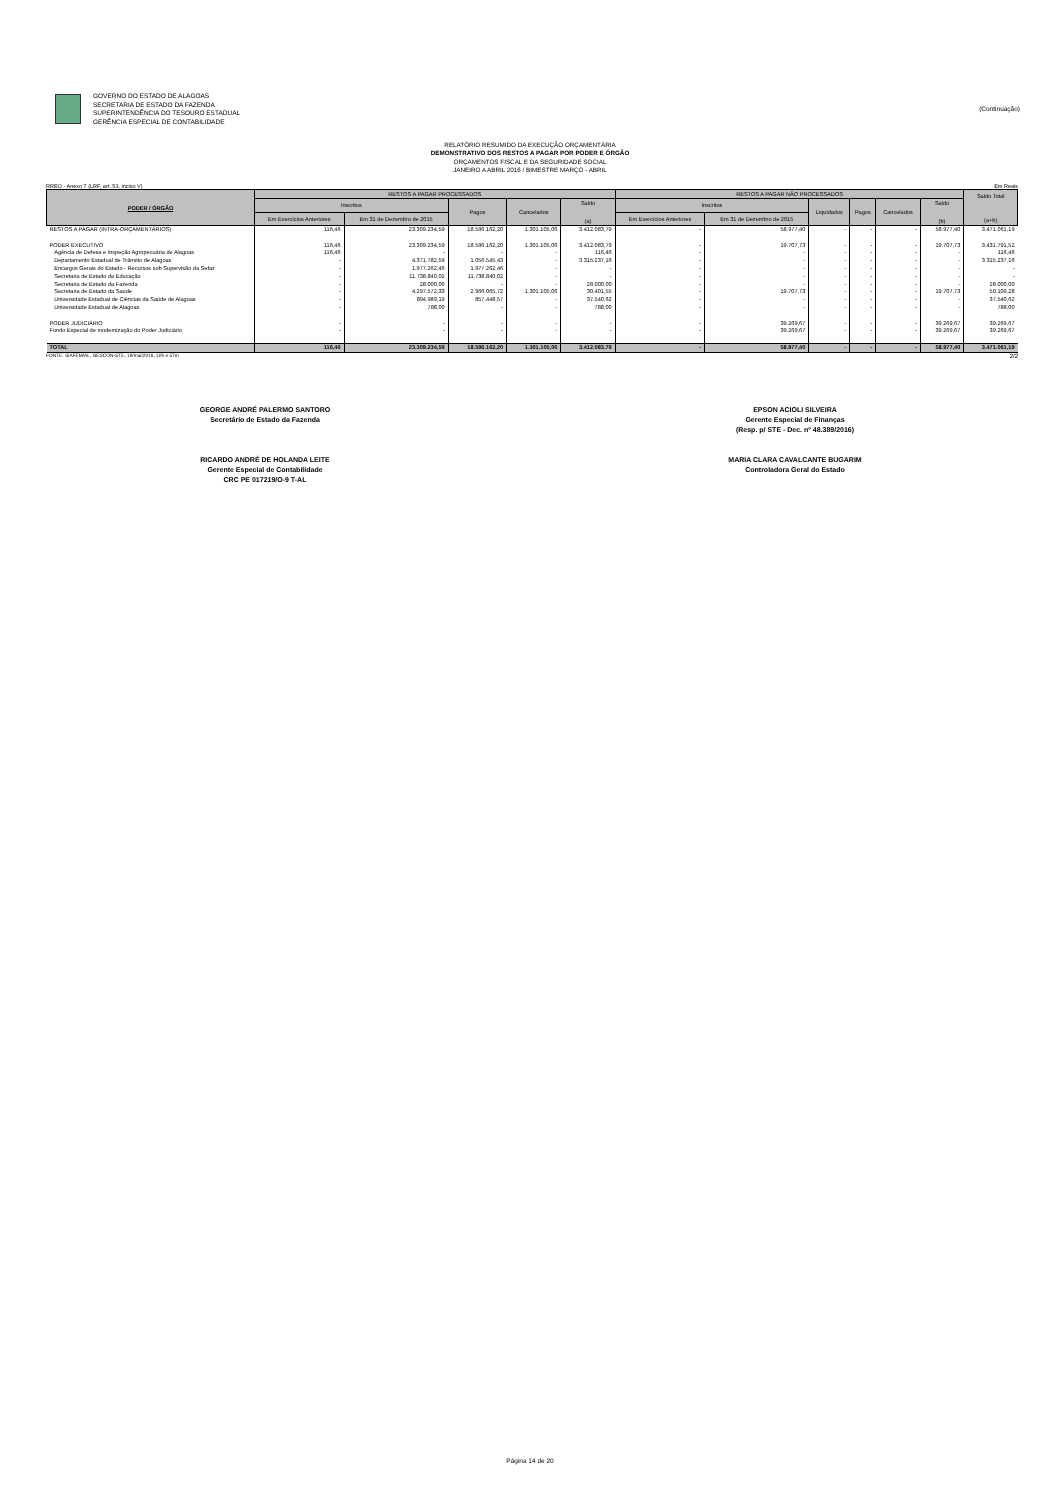GOVERNO DO ESTADO DE ALAGOAS
SECRETARIA DE ESTADO DA FAZENDA
SUPERINTENDÊNCIA DO TESOURO ESTADUAL
GERÊNCIA ESPECIAL DE CONTABILIDADE
(Continuação)
RELATÓRIO RESUMIDO DA EXECUÇÃO ORÇAMENTÁRIA
DEMONSTRATIVO DOS RESTOS A PAGAR POR PODER E ÓRGÃO
ORÇAMENTOS FISCAL E DA SEGURIDADE SOCIAL
JANEIRO A ABRIL 2016 / BIMESTRE MARÇO - ABRIL
RREO - Anexo 7 (LRF, art. 53, inciso V) Em Reais
| PODER / ÓRGÃO | RESTOS A PAGAR PROCESSADOS | | | | | RESTOS A PAGAR NÃO PROCESSADOS | | | | | | Saldo Total (a+b) |
| --- | --- | --- | --- | --- | --- | --- | --- | --- | --- | --- | --- | --- |
| | Inscritos | | Pagos | Cancelados | Saldo (a) | Inscritos | | Liquidados | Pagos | Cancelados | Saldo (b) | |
| | Em Exercícios Anteriores | Em 31 de Dezembro de 2015 | | | | Em Exercícios Anteriores | Em 31 de Dezembro de 2015 | | | | | |
| RESTOS A PAGAR (INTRA-ORÇAMENTÁRIOS) | 116,46 | 23.309.234,59 | 18.596.162,20 | 1.301.105,06 | 3.412.083,79 | - | 58.977,40 | - | - | - | 58.977,40 | 3.471.061,19 |
| PODER EXECUTIVO | 116,46 | 23.309.234,59 | 18.596.162,20 | 1.301.105,06 | 3.412.083,79 | - | 19.707,73 | - | - | - | 19.707,73 | 3.431.791,52 |
| Agência de Defesa e Inspeção Agropecuária de Alagoas | 116,46 | - | - | - | 116,46 | - | - | - | - | - | - | 116,46 |
| Departamento Estadual de Trânsito de Alagoas | - | 4.371.782,59 | 1.056.545,43 | - | 3.315.237,16 | - | - | - | - | - | - | 3.315.237,16 |
| Encargos Gerais do Estado - Recursos sob Supervisão da Sefaz | - | 1.977.262,46 | 1.977.262,46 | - | - | - | - | - | - | - | - | - |
| Secretaria de Estado da Educação | - | 11.738.840,02 | 11.738.840,02 | - | - | - | - | - | - | - | - | - |
| Secretaria de Estado da Fazenda | - | 28.000,00 | - | - | 28.000,00 | - | - | - | - | - | - | 28.000,00 |
| Secretaria de Estado da Saúde | - | 4.297.572,33 | 2.966.065,72 | 1.301.105,06 | 30.401,55 | - | 19.707,73 | - | - | - | 19.707,73 | 50.109,28 |
| Universidade Estadual de Ciências da Saúde de Alagoas | - | 894.989,19 | 857.448,57 | - | 37.540,62 | - | - | - | - | - | - | 37.540,62 |
| Universidade Estadual de Alagoas | - | 788,00 | - | - | 788,00 | - | - | - | - | - | - | 788,00 |
| PODER JUDICIÁRIO | - | - | - | - | - | - | 39.269,67 | - | - | - | 39.269,67 | 39.269,67 |
| Fundo Especial de modernização do Poder Judiciário | - | - | - | - | - | - | 39.269,67 | - | - | - | 39.269,67 | 39.269,67 |
| TOTAL | 116,46 | 23.309.234,59 | 18.596.162,20 | 1.301.105,06 | 3.412.083,79 | - | 58.977,40 | - | - | - | 58.977,40 | 3.471.061,19 |
FONTE: SIAFEM/AL, GESCON-STE, 19/mai/2016, 10h e 57m 2/2
GEORGE ANDRÉ PALERMO SANTORO
Secretário de Estado da Fazenda
RICARDO ANDRÉ DE HOLANDA LEITE
Gerente Especial de Contabilidade
CRC PE 017219/O-9 T-AL
EPSON ACIOLI SILVEIRA
Gerente Especial de Finanças
(Resp. p/ STE - Dec. nº 48.389/2016)
MARIA CLARA CAVALCANTE BUGARIM
Controladora Geral do Estado
Página 14 de 20